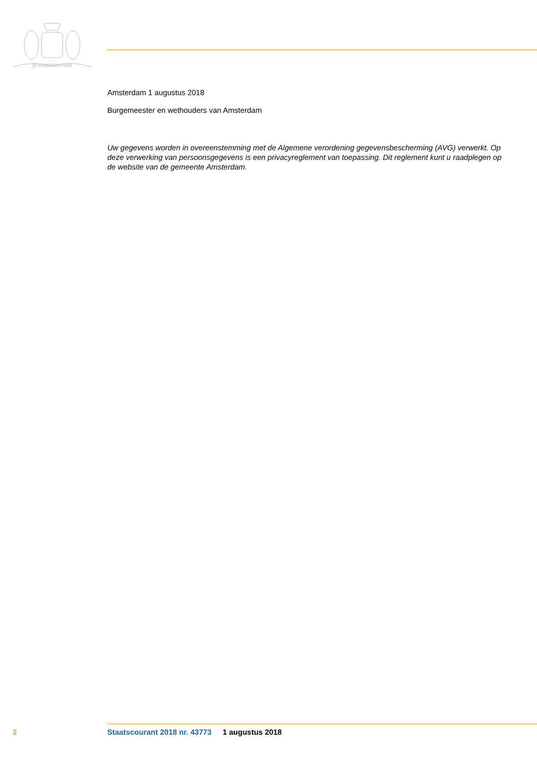JE MAINTIENDRAI
Amsterdam 1 augustus 2018
Burgemeester en wethouders van Amsterdam
Uw gegevens worden in overeenstemming met de Algemene verordening gegevensbescherming (AVG) verwerkt. Op deze verwerking van persoonsgegevens is een privacyreglement van toepassing. Dit reglement kunt u raadplegen op de website van de gemeente Amsterdam.
2 Staatscourant 2018 nr. 43773 1 augustus 2018